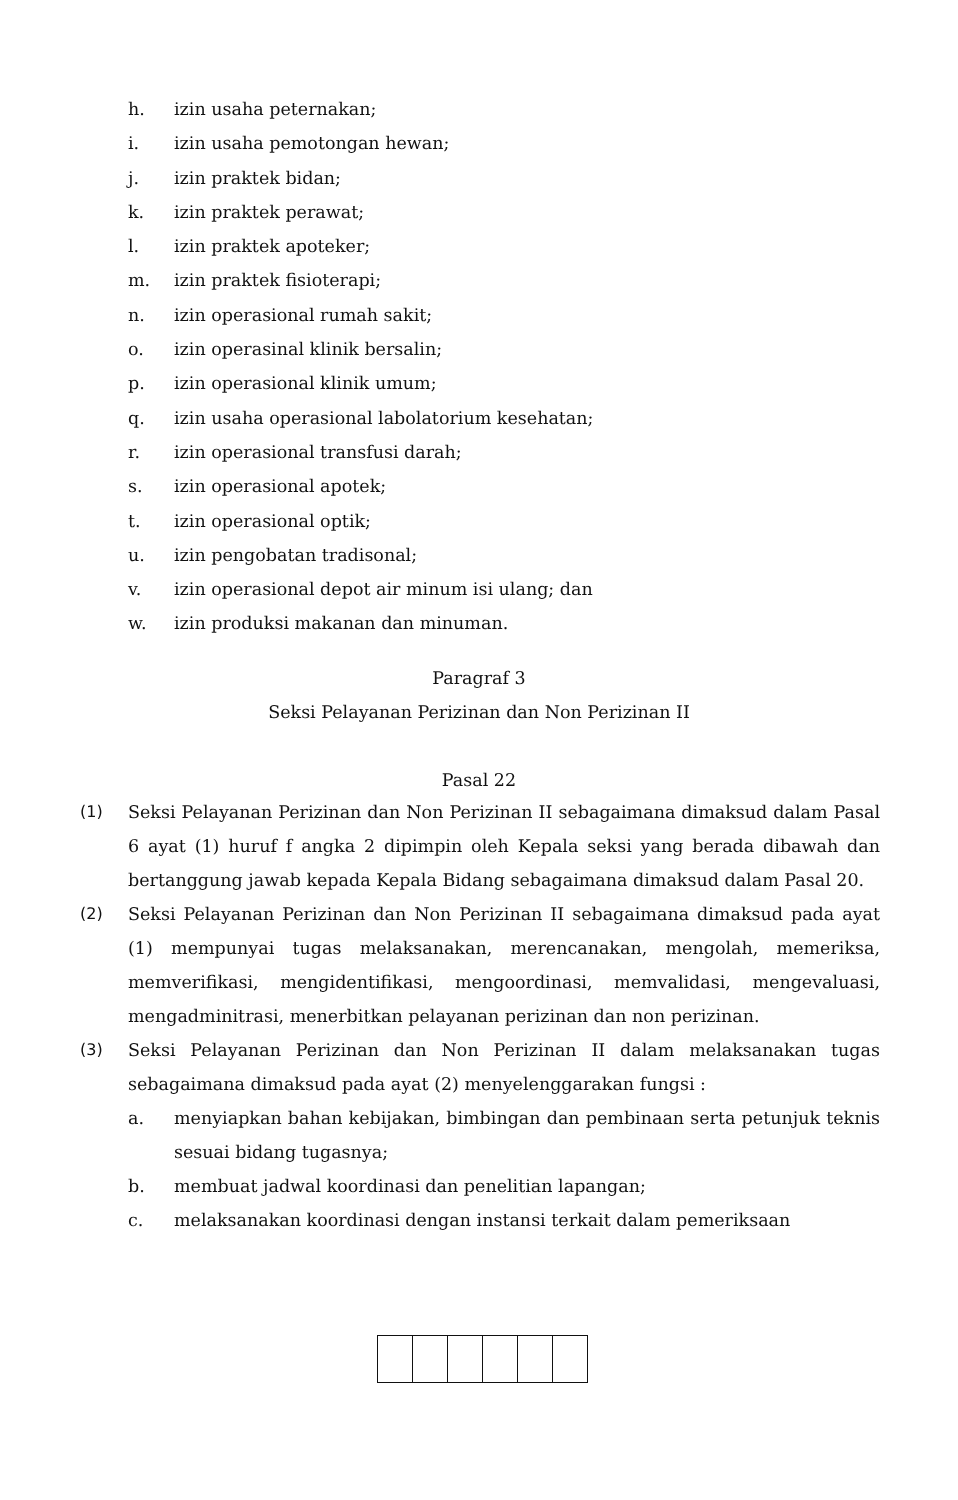h. izin usaha peternakan;
i. izin usaha pemotongan hewan;
j. izin praktek bidan;
k. izin praktek perawat;
l. izin praktek apoteker;
m. izin praktek fisioterapi;
n. izin operasional rumah sakit;
o. izin operasinal klinik bersalin;
p. izin operasional klinik umum;
q. izin usaha operasional labolatorium kesehatan;
r. izin operasional transfusi darah;
s. izin operasional apotek;
t. izin operasional optik;
u. izin pengobatan tradisonal;
v. izin operasional depot air minum isi ulang; dan
w. izin produksi makanan dan minuman.
Paragraf 3
Seksi Pelayanan Perizinan dan Non Perizinan II
Pasal 22
(1) Seksi Pelayanan Perizinan dan Non Perizinan II sebagaimana dimaksud dalam Pasal 6 ayat (1) huruf f angka 2 dipimpin oleh Kepala seksi yang berada dibawah dan bertanggung jawab kepada Kepala Bidang sebagaimana dimaksud dalam Pasal 20.
(2) Seksi Pelayanan Perizinan dan Non Perizinan II sebagaimana dimaksud pada ayat (1) mempunyai tugas melaksanakan, merencanakan, mengolah, memeriksa, memverifikasi, mengidentifikasi, mengoordinasi, memvalidasi, mengevaluasi, mengadminitrasi, menerbitkan pelayanan perizinan dan non perizinan.
(3) Seksi Pelayanan Perizinan dan Non Perizinan II dalam melaksanakan tugas sebagaimana dimaksud pada ayat (2) menyelenggarakan fungsi :
a. menyiapkan bahan kebijakan, bimbingan dan pembinaan serta petunjuk teknis sesuai bidang tugasnya;
b. membuat jadwal koordinasi dan penelitian lapangan;
c. melaksanakan koordinasi dengan instansi terkait dalam pemeriksaan